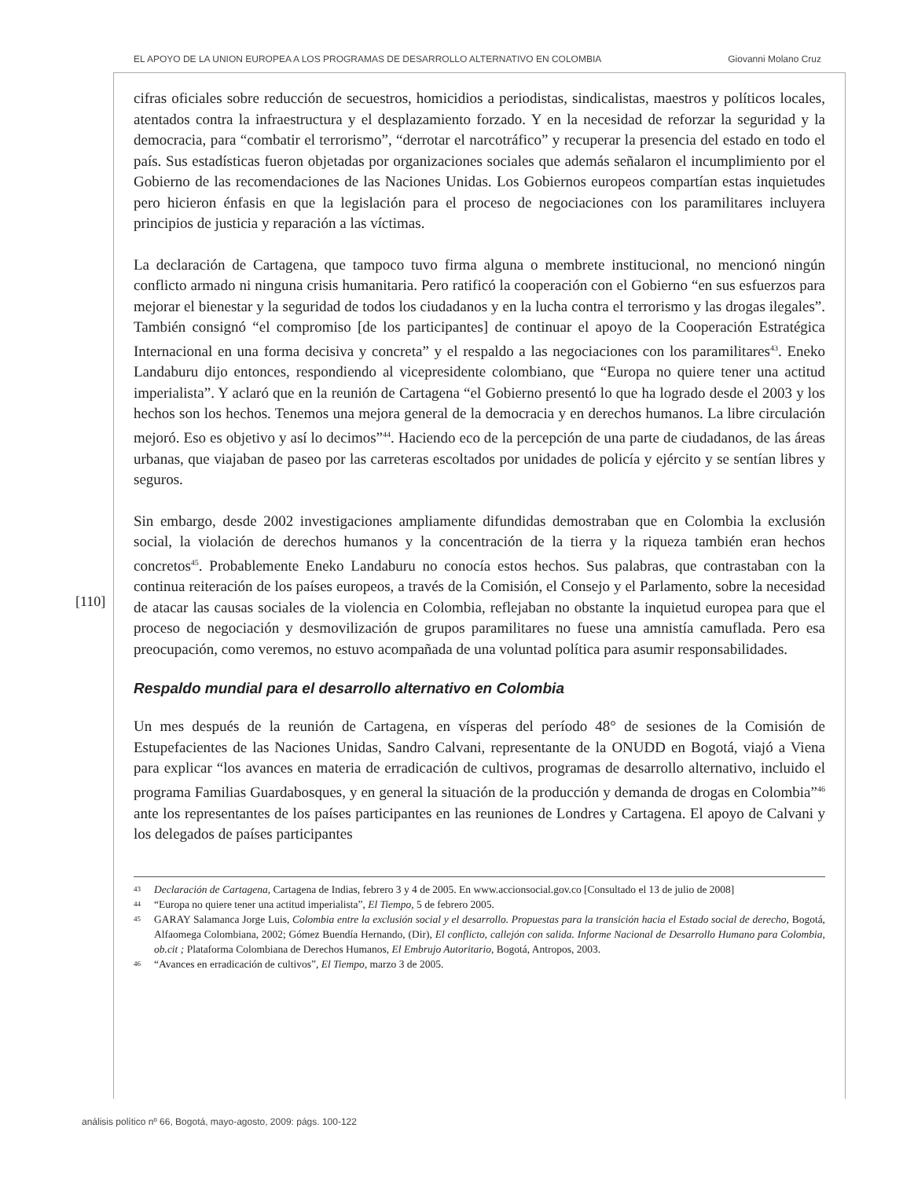EL APOYO DE LA UNION EUROPEA A LOS PROGRAMAS DE DESARROLLO ALTERNATIVO EN COLOMBIA Giovanni Molano Cruz
[110]
cifras oficiales sobre reducción de secuestros, homicidios a periodistas, sindicalistas, maestros y políticos locales, atentados contra la infraestructura y el desplazamiento forzado. Y en la necesidad de reforzar la seguridad y la democracia, para “combatir el terrorismo”, “derrotar el narcotráfico” y recuperar la presencia del estado en todo el país. Sus estadísticas fueron objetadas por organizaciones sociales que además señalaron el incumplimiento por el Gobierno de las recomendaciones de las Naciones Unidas. Los Gobiernos europeos compartían estas inquietudes pero hicieron énfasis en que la legislación para el proceso de negociaciones con los paramilitares incluyera principios de justicia y reparación a las víctimas.
La declaración de Cartagena, que tampoco tuvo firma alguna o membrete institucional, no mencionó ningún conflicto armado ni ninguna crisis humanitaria. Pero ratificó la cooperación con el Gobierno “en sus esfuerzos para mejorar el bienestar y la seguridad de todos los ciudadanos y en la lucha contra el terrorismo y las drogas ilegales”. También consignó “el compromiso [de los participantes] de continuar el apoyo de la Cooperación Estratégica Internacional en una forma decisiva y concreta” y el respaldo a las negociaciones con los paramilitares<sup>43</sup>. Eneko Landaburu dijo entonces, respondiendo al vicepresidente colombiano, que “Europa no quiere tener una actitud imperialista”. Y aclaró que en la reunión de Cartagena “el Gobierno presentó lo que ha logrado desde el 2003 y los hechos son los hechos. Tenemos una mejora general de la democracia y en derechos humanos. La libre circulación mejoró. Eso es objetivo y así lo decimos”<sup>44</sup>. Haciendo eco de la percepción de una parte de ciudadanos, de las áreas urbanas, que viajaban de paseo por las carreteras escoltados por unidades de policía y ejército y se sentían libres y seguros.
Sin embargo, desde 2002 investigaciones ampliamente difundidas demostraban que en Colombia la exclusión social, la violación de derechos humanos y la concentración de la tierra y la riqueza también eran hechos concretos<sup>45</sup>. Probablemente Eneko Landaburu no conocía estos hechos. Sus palabras, que contrastaban con la continua reiteración de los países europeos, a través de la Comisión, el Consejo y el Parlamento, sobre la necesidad de atacar las causas sociales de la violencia en Colombia, reflejaban no obstante la inquietud europea para que el proceso de negociación y desmovilización de grupos paramilitares no fuese una amnistía camuflada. Pero esa preocupación, como veremos, no estuvo acompañada de una voluntad política para asumir responsabilidades.
Respaldo mundial para el desarrollo alternativo en Colombia
Un mes después de la reunión de Cartagena, en vísperas del período 48° de sesiones de la Comisión de Estupefacientes de las Naciones Unidas, Sandro Calvani, representante de la ONUDD en Bogotá, viajó a Viena para explicar “los avances en materia de erradicación de cultivos, programas de desarrollo alternativo, incluido el programa Familias Guardabosques, y en general la situación de la producción y demanda de drogas en Colombia”<sup>46</sup> ante los representantes de los países participantes en las reuniones de Londres y Cartagena. El apoyo de Calvani y los delegados de países participantes
43 Declaración de Cartagena, Cartagena de Indias, febrero 3 y 4 de 2005. En www.accionsocial.gov.co [Consultado el 13 de julio de 2008]
44 “Europa no quiere tener una actitud imperialista”, El Tiempo, 5 de febrero 2005.
45 GARAY Salamanca Jorge Luis, Colombia entre la exclusión social y el desarrollo. Propuestas para la transición hacia el Estado social de derecho, Bogotá, Alfaomega Colombiana, 2002; Gómez Buendía Hernando, (Dir), El conflicto, callejón con salida. Informe Nacional de Desarrollo Humano para Colombia, ob.cit ; Plataforma Colombiana de Derechos Humanos, El Embrujo Autoritario, Bogotá, Antropos, 2003.
46 “Avances en erradicación de cultivos”, El Tiempo, marzo 3 de 2005.
análisis político nº 66, Bogotá, mayo-agosto, 2009: págs. 100-122